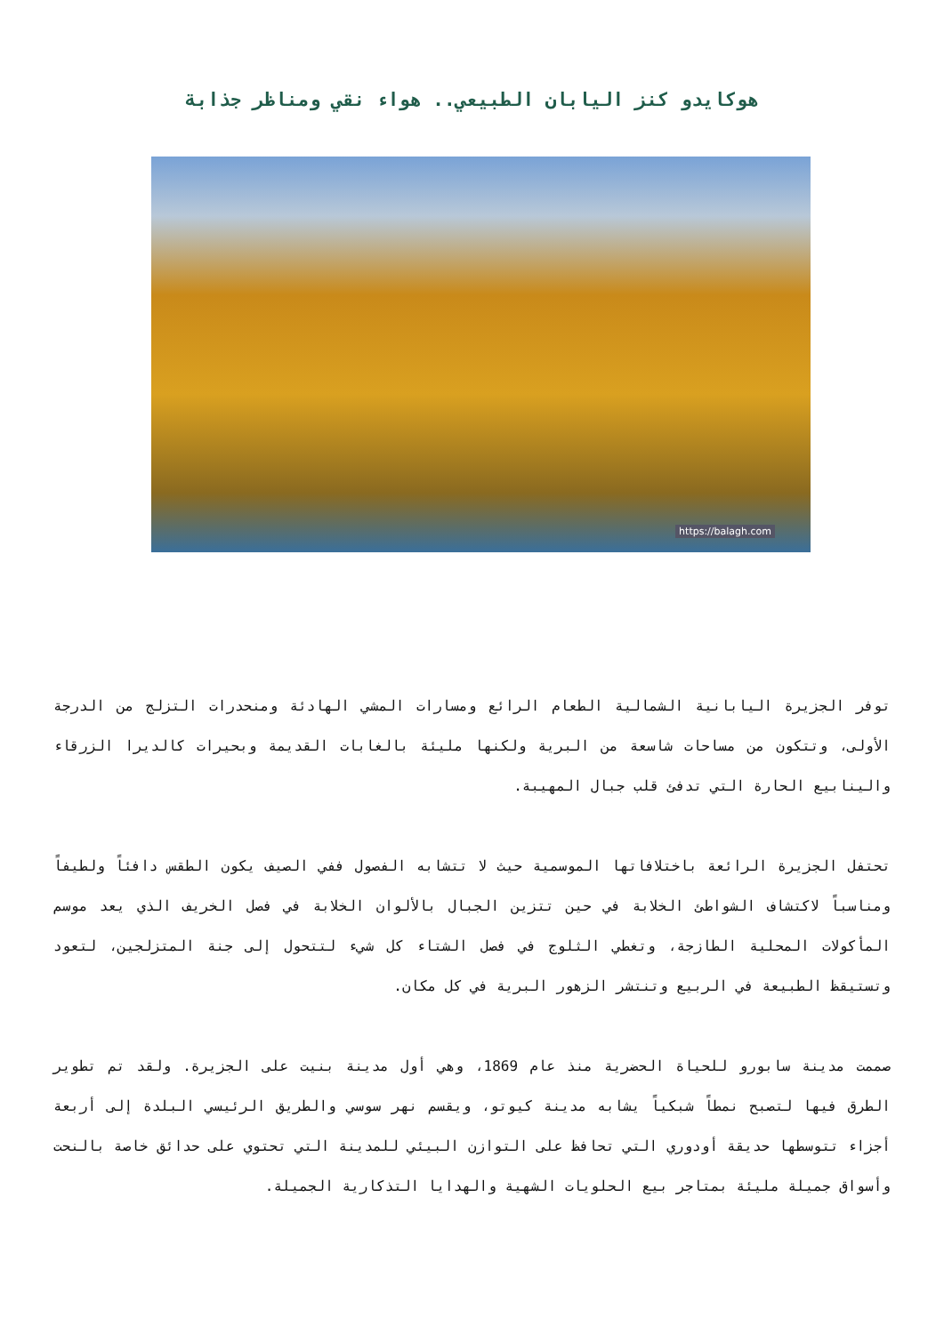هوكايدو كنز اليابان الطبيعي.. هواء نقي ومناظر جذابة
https://balagh.com
توفر الجزيرة اليابانية الشمالية الطعام الرائع ومسارات المشي الهادئة ومنحدرات التزلج من الدرجة الأولى، وتتكون من مساحات شاسعة من البرية ولكنها مليئة بالغابات القديمة وبحيرات كالديرا الزرقاء والينابيع الحارة التي تدفئ قلب جبال المهيبة.
تحتفل الجزيرة الرائعة باختلافاتها الموسمية حيث لا تتشابه الفصول ففي الصيف يكون الطقس دافئاً ولطيفاً ومناسباً لاكتشاف الشواطئ الخلابة في حين تتزين الجبال بالألوان الخلابة في فصل الخريف الذي يعد موسم المأكولات المحلية الطازجة، وتغطي الثلوج في فصل الشتاء كل شيء لتتحول إلى جنة المتزلجين، لتعود وتستيقظ الطبيعة في الربيع وتنتشر الزهور البرية في كل مكان.
صممت مدينة سابورو للحياة الحضرية منذ عام 1869، وهي أول مدينة بنيت على الجزيرة. ولقد تم تطوير الطرق فيها لتصبح نمطاً شبكياً يشابه مدينة كيوتو، ويقسم نهر سوسي والطريق الرئيسي البلدة إلى أربعة أجزاء تتوسطها حديقة أودوري التي تحافظ على التوازن البيئي للمدينة التي تحتوي على حدائق خاصة بالنحت وأسواق جميلة مليئة بمتاجر بيع الحلويات الشهية والهدايا التذكارية الجميلة.